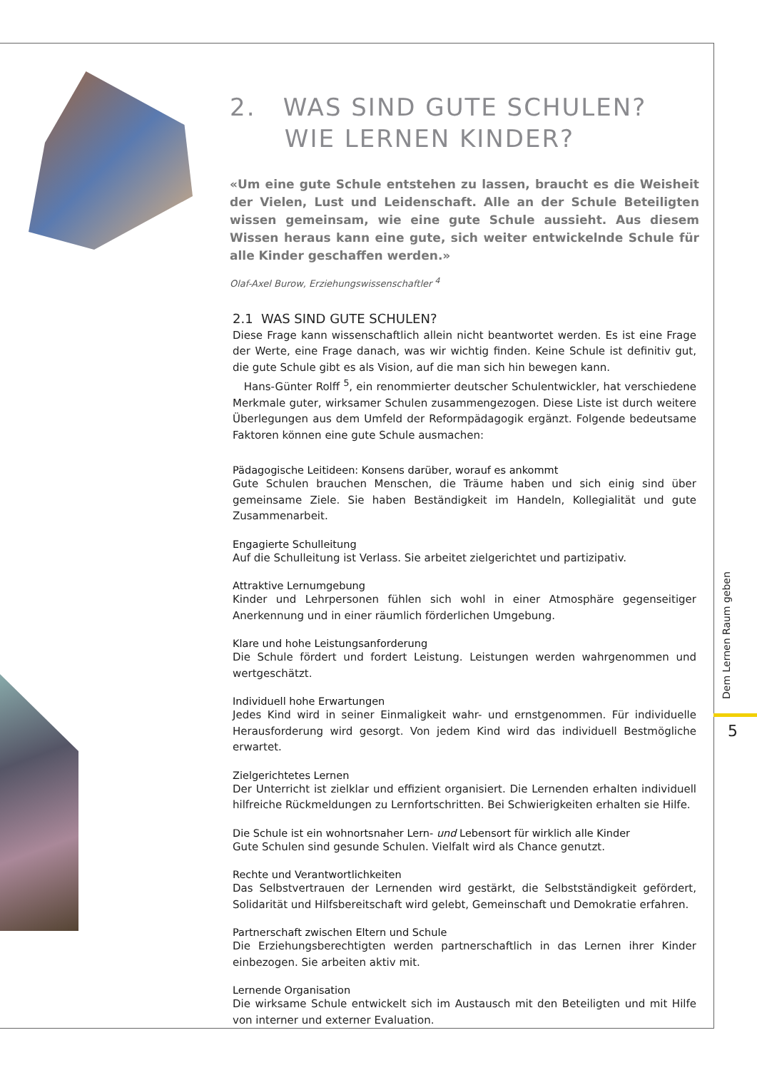2. WAS SIND GUTE SCHULEN?
WIE LERNEN KINDER?
«Um eine gute Schule entstehen zu lassen, braucht es die Weisheit der Vielen, Lust und Leidenschaft. Alle an der Schule Beteiligten wissen gemeinsam, wie eine gute Schule aussieht. Aus diesem Wissen heraus kann eine gute, sich weiter entwickelnde Schule für alle Kinder geschaffen werden.»
Olaf-Axel Burow, Erziehungswissenschaftler <sup>4</sup>
2.1 WAS SIND GUTE SCHULEN?
Diese Frage kann wissenschaftlich allein nicht beantwortet werden. Es ist eine Frage der Werte, eine Frage danach, was wir wichtig finden. Keine Schule ist definitiv gut, die gute Schule gibt es als Vision, auf die man sich hin bewegen kann.
Hans-Günter Rolff <sup>5</sup>, ein renommierter deutscher Schulentwickler, hat verschiedene Merkmale guter, wirksamer Schulen zusammengezogen. Diese Liste ist durch weitere Überlegungen aus dem Umfeld der Reformpädagogik ergänzt. Folgende bedeutsame Faktoren können eine gute Schule ausmachen:
Pädagogische Leitideen: Konsens darüber, worauf es ankommt
Gute Schulen brauchen Menschen, die Träume haben und sich einig sind über gemeinsame Ziele. Sie haben Beständigkeit im Handeln, Kollegialität und gute Zusammenarbeit.
Engagierte Schulleitung
Auf die Schulleitung ist Verlass. Sie arbeitet zielgerichtet und partizipativ.
Attraktive Lernumgebung
Kinder und Lehrpersonen fühlen sich wohl in einer Atmosphäre gegenseitiger Anerkennung und in einer räumlich förderlichen Umgebung.
Klare und hohe Leistungsanforderung
Die Schule fördert und fordert Leistung. Leistungen werden wahrgenommen und wertgeschätzt.
Individuell hohe Erwartungen
Jedes Kind wird in seiner Einmaligkeit wahr- und ernstgenommen. Für individuelle Herausforderung wird gesorgt. Von jedem Kind wird das individuell Bestmögliche erwartet.
Zielgerichtetes Lernen
Der Unterricht ist zielklar und effizient organisiert. Die Lernenden erhalten individuell hilfreiche Rückmeldungen zu Lernfortschritten. Bei Schwierigkeiten erhalten sie Hilfe.
Die Schule ist ein wohnortsnaher Lern- und Lebensort für wirklich alle Kinder
Gute Schulen sind gesunde Schulen. Vielfalt wird als Chance genutzt.
Rechte und Verantwortlichkeiten
Das Selbstvertrauen der Lernenden wird gestärkt, die Selbstständigkeit gefördert, Solidarität und Hilfsbereitschaft wird gelebt, Gemeinschaft und Demokratie erfahren.
Partnerschaft zwischen Eltern und Schule
Die Erziehungsberechtigten werden partnerschaftlich in das Lernen ihrer Kinder einbezogen. Sie arbeiten aktiv mit.
Lernende Organisation
Die wirksame Schule entwickelt sich im Austausch mit den Beteiligten und mit Hilfe von interner und externer Evaluation.
Dem Lernen Raum geben
5